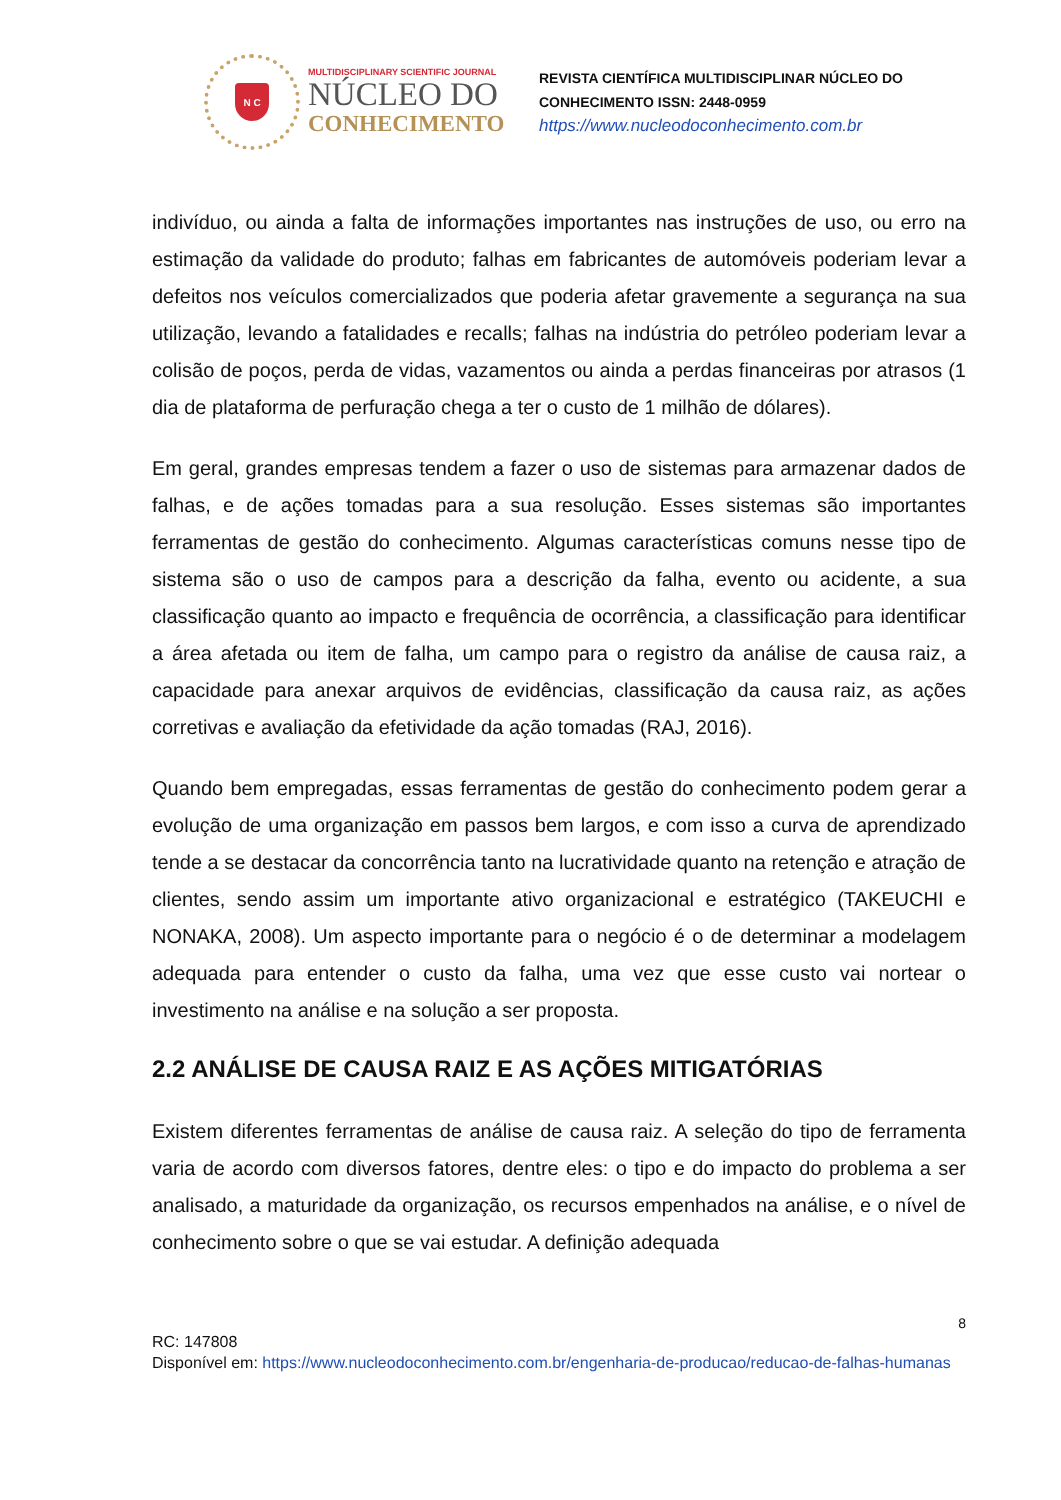N C
MULTIDISCIPLINARY SCIENTIFIC JOURNAL
NÚCLEO DO
CONHECIMENTO
REVISTA CIENTÍFICA MULTIDISCIPLINAR NÚCLEO DO
CONHECIMENTO ISSN: 2448-0959
https://www.nucleodoconhecimento.com.br
indivíduo, ou ainda a falta de informações importantes nas instruções de uso, ou erro na estimação da validade do produto; falhas em fabricantes de automóveis poderiam levar a defeitos nos veículos comercializados que poderia afetar gravemente a segurança na sua utilização, levando a fatalidades e recalls; falhas na indústria do petróleo poderiam levar a colisão de poços, perda de vidas, vazamentos ou ainda a perdas financeiras por atrasos (1 dia de plataforma de perfuração chega a ter o custo de 1 milhão de dólares).
Em geral, grandes empresas tendem a fazer o uso de sistemas para armazenar dados de falhas, e de ações tomadas para a sua resolução. Esses sistemas são importantes ferramentas de gestão do conhecimento. Algumas características comuns nesse tipo de sistema são o uso de campos para a descrição da falha, evento ou acidente, a sua classificação quanto ao impacto e frequência de ocorrência, a classificação para identificar a área afetada ou item de falha, um campo para o registro da análise de causa raiz, a capacidade para anexar arquivos de evidências, classificação da causa raiz, as ações corretivas e avaliação da efetividade da ação tomadas (RAJ, 2016).
Quando bem empregadas, essas ferramentas de gestão do conhecimento podem gerar a evolução de uma organização em passos bem largos, e com isso a curva de aprendizado tende a se destacar da concorrência tanto na lucratividade quanto na retenção e atração de clientes, sendo assim um importante ativo organizacional e estratégico (TAKEUCHI e NONAKA, 2008). Um aspecto importante para o negócio é o de determinar a modelagem adequada para entender o custo da falha, uma vez que esse custo vai nortear o investimento na análise e na solução a ser proposta.
2.2 ANÁLISE DE CAUSA RAIZ E AS AÇÕES MITIGATÓRIAS
Existem diferentes ferramentas de análise de causa raiz. A seleção do tipo de ferramenta varia de acordo com diversos fatores, dentre eles: o tipo e do impacto do problema a ser analisado, a maturidade da organização, os recursos empenhados na análise, e o nível de conhecimento sobre o que se vai estudar. A definição adequada
8
RC: 147808
Disponível em: https://www.nucleodoconhecimento.com.br/engenharia-de-producao/reducao-de-falhas-humanas